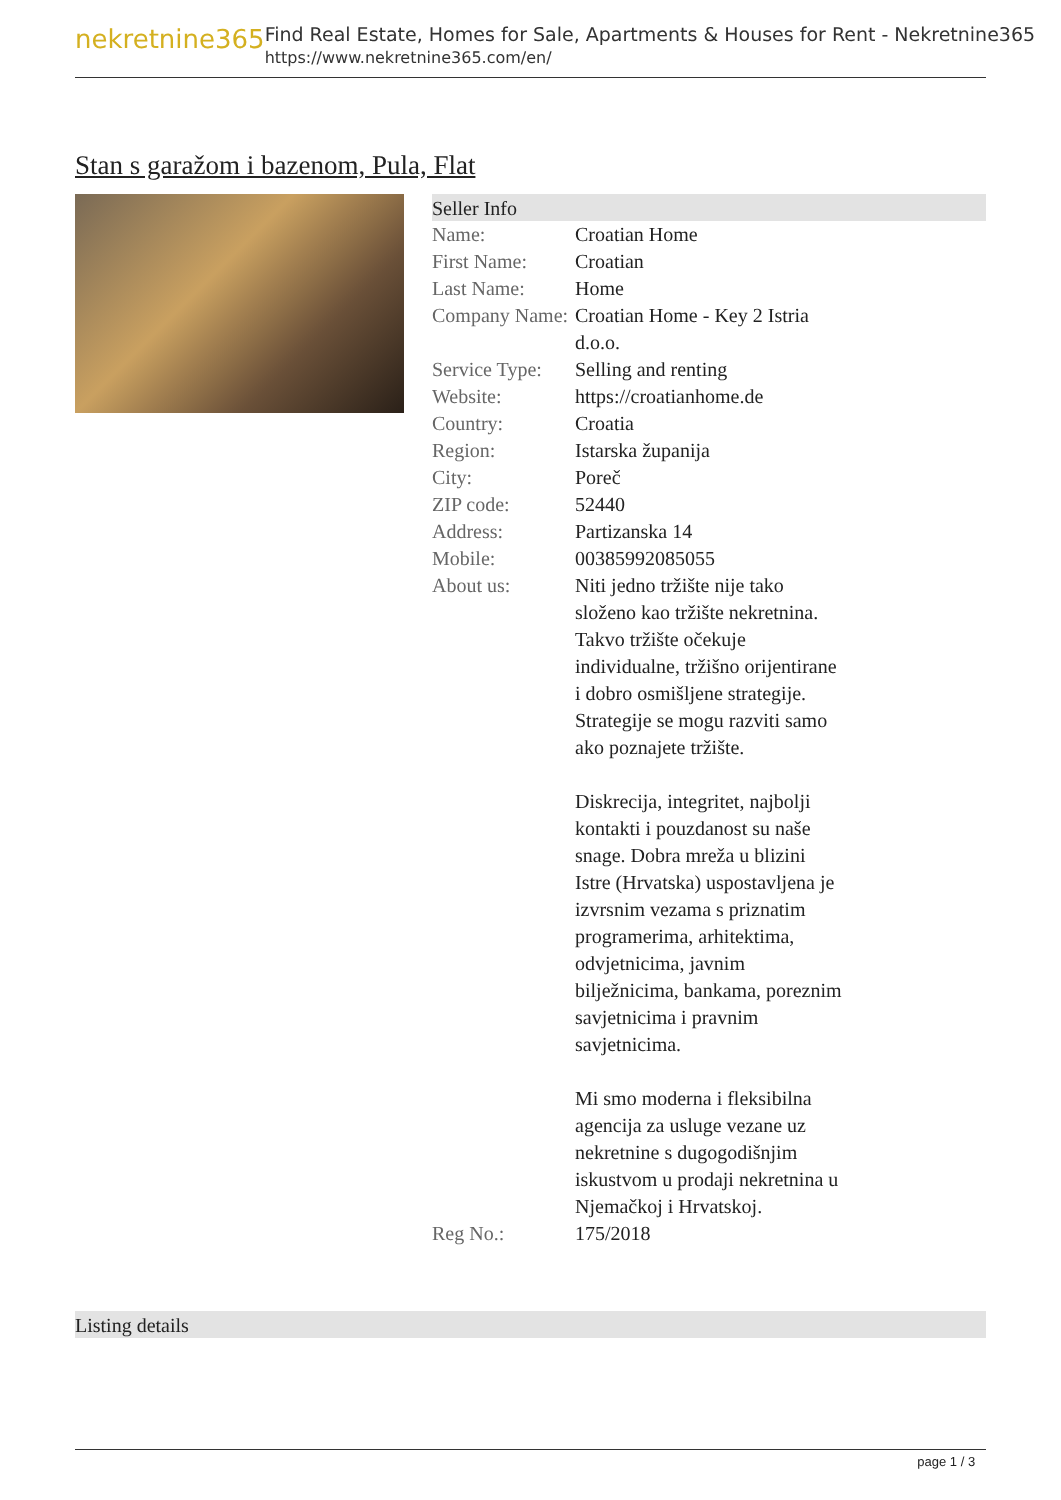nekretnine365
Find Real Estate, Homes for Sale, Apartments & Houses for Rent - Nekretnine365
https://www.nekretnine365.com/en/
Stan s garažom i bazenom, Pula, Flat
Seller Info
| Name: | Croatian Home |
| First Name: | Croatian |
| Last Name: | Home |
| Company Name: | Croatian Home - Key 2 Istria d.o.o. |
| Service Type: | Selling and renting |
| Website: | https://croatianhome.de |
| Country: | Croatia |
| Region: | Istarska županija |
| City: | Poreč |
| ZIP code: | 52440 |
| Address: | Partizanska 14 |
| Mobile: | 00385992085055 |
| About us: | Niti jedno tržište nije tako složeno kao tržište nekretnina. Takvo tržište očekuje individualne, tržišno orijentirane i dobro osmišljene strategije. Strategije se mogu razviti samo ako poznajete tržište. Diskrecija, integritet, najbolji kontakti i pouzdanost su naše snage. Dobra mreža u blizini Istre (Hrvatska) uspostavljena je izvrsnim vezama s priznatim programerima, arhitektima, odvjetnicima, javnim bilježnicima, bankama, poreznim savjetnicima i pravnim savjetnicima. Mi smo moderna i fleksibilna agencija za usluge vezane uz nekretnine s dugogodišnjim iskustvom u prodaji nekretnina u Njemačkoj i Hrvatskoj. |
| Reg No.: | 175/2018 |
Listing details
page 1 / 3